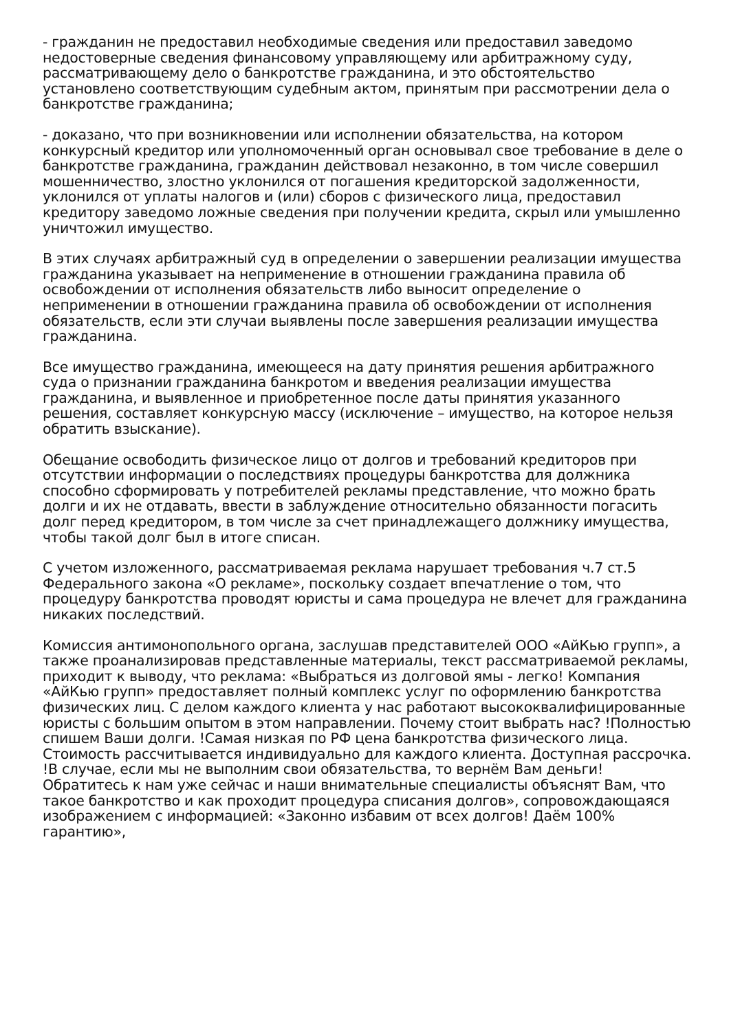- гражданин не предоставил необходимые сведения или предоставил заведомо недостоверные сведения финансовому управляющему или арбитражному суду, рассматривающему дело о банкротстве гражданина, и это обстоятельство установлено соответствующим судебным актом, принятым при рассмотрении дела о банкротстве гражданина;
- доказано, что при возникновении или исполнении обязательства, на котором конкурсный кредитор или уполномоченный орган основывал свое требование в деле о банкротстве гражданина, гражданин действовал незаконно, в том числе совершил мошенничество, злостно уклонился от погашения кредиторской задолженности, уклонился от уплаты налогов и (или) сборов с физического лица, предоставил кредитору заведомо ложные сведения при получении кредита, скрыл или умышленно уничтожил имущество.
В этих случаях арбитражный суд в определении о завершении реализации имущества гражданина указывает на неприменение в отношении гражданина правила об освобождении от исполнения обязательств либо выносит определение о неприменении в отношении гражданина правила об освобождении от исполнения обязательств, если эти случаи выявлены после завершения реализации имущества гражданина.
Все имущество гражданина, имеющееся на дату принятия решения арбитражного суда о признании гражданина банкротом и введения реализации имущества гражданина, и выявленное и приобретенное после даты принятия указанного решения, составляет конкурсную массу (исключение – имущество, на которое нельзя обратить взыскание).
Обещание освободить физическое лицо от долгов и требований кредиторов при отсутствии информации о последствиях процедуры банкротства для должника способно сформировать у потребителей рекламы представление, что можно брать долги и их не отдавать, ввести в заблуждение относительно обязанности погасить долг перед кредитором, в том числе за счет принадлежащего должнику имущества, чтобы такой долг был в итоге списан.
С учетом изложенного, рассматриваемая реклама нарушает требования ч.7 ст.5 Федерального закона «О рекламе», поскольку создает впечатление о том, что процедуру банкротства проводят юристы и сама процедура не влечет для гражданина никаких последствий.
Комиссия антимонопольного органа, заслушав представителей ООО «АйКью групп», а также проанализировав представленные материалы, текст рассматриваемой рекламы, приходит к выводу, что реклама: «Выбраться из долговой ямы - легко! Компания «АйКью групп» предоставляет полный комплекс услуг по оформлению банкротства физических лиц. С делом каждого клиента у нас работают высококвалифицированные юристы с большим опытом в этом направлении. Почему стоит выбрать нас? !Полностью спишем Ваши долги. !Самая низкая по РФ цена банкротства физического лица. Стоимость рассчитывается индивидуально для каждого клиента. Доступная рассрочка. !В случае, если мы не выполним свои обязательства, то вернём Вам деньги! Обратитесь к нам уже сейчас и наши внимательные специалисты объяснят Вам, что такое банкротство и как проходит процедура списания долгов», сопровождающаяся изображением с информацией: «Законно избавим от всех долгов! Даём 100% гарантию»,